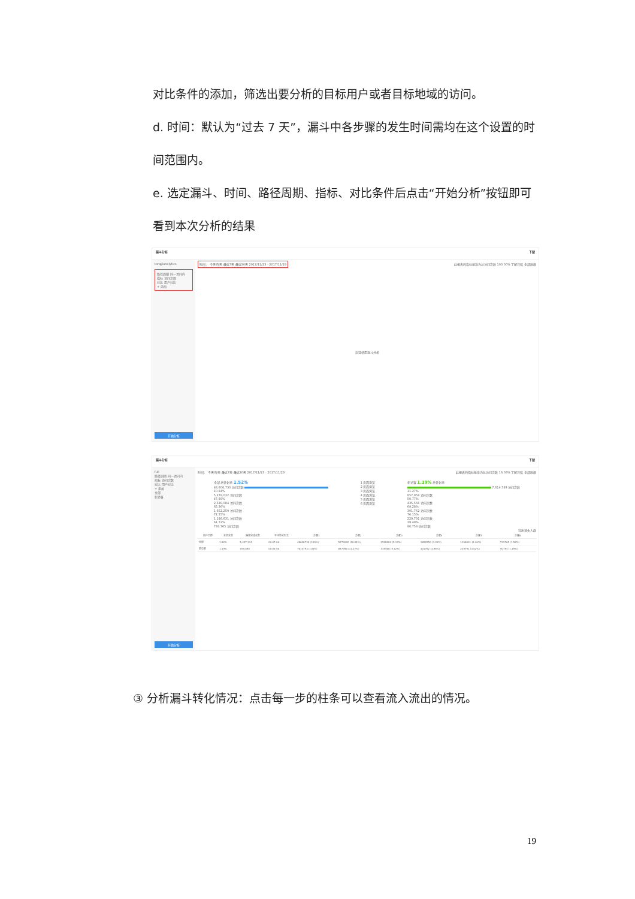对比条件的添加，筛选出要分析的目标用户或者目标地域的访问。
d. 时间：默认为“过去 7 天”，漏斗中各步骤的发生时间需均在这个设置的时间范围内。
e. 选定漏斗、时间、路径周期、指标、对比条件后点击“开始分析”按钮即可看到本次分析的结果
漏斗分析 下载
tongjianalytics
路径周期 同一访问内
指标 访问次数
对比 用户对比
+ 添加
开始分析
时间： 今天 昨天 最近7天 最近30天 2017/11/23 - 2017/11/29 此报表的指标基准为总访问次数 100.00% 了解详情 全部数据
欢迎使用漏斗分析
漏斗分析 下载
full
路径周期 同一访问内
指标 访问次数
对比 用户对比
+ 添加
全部
新访客
开始分析
时间： 今天 昨天 最近7天 最近30天 2017/11/23 - 2017/11/29 此报表的指标基准为总访问次数 16.09% 了解详情 全部数据
全部 总转化率 1.52%
48,606,730 访问次数
10.84%
5,279,032 访问次数
47.89%
2,528,084 访问次数
65.36%
1,652,250 访问次数
72.55%
1,198,631 访问次数
61.72%
739,765 访问次数
1 页面浏览
2 页面浏览
3 页面浏览
4 页面浏览
5 页面浏览
6 页面浏览
新访客 1.19% 总转化率
7,614,793 访问次数
11.27%
857,958 访问次数
50.77%
435,566 访问次数
69.28%
301,762 访问次数
76.15%
229,791 访问次数
39.49%
90,754 访问次数
导出流失人群
| 用户分群 | 总转化率 | 路径完成次数 | 平均转化时长 | 步骤1 | 步骤2 | 步骤3 | 步骤4 | 步骤5 | 步骤6 |
| --- | --- | --- | --- | --- | --- | --- | --- | --- | --- |
| 全部 | 1.52% | 5,457,134 | 00:07:06 | 48606730 (100%) | 5279032 (10.84%) | 2528084 (5.19%) | 1652250 (3.39%) | 1198631 (2.46%) | 739765 (1.52%) |
| 新访客 | 1.19% | 709,090 | 00:05:56 | 7614793 (100%) | 857958 (11.27%) | 435566 (5.72%) | 301762 (3.96%) | 229791 (3.02%) | 90754 (1.19%) |
③ 分析漏斗转化情况：点击每一步的柱条可以查看流入流出的情况。
19